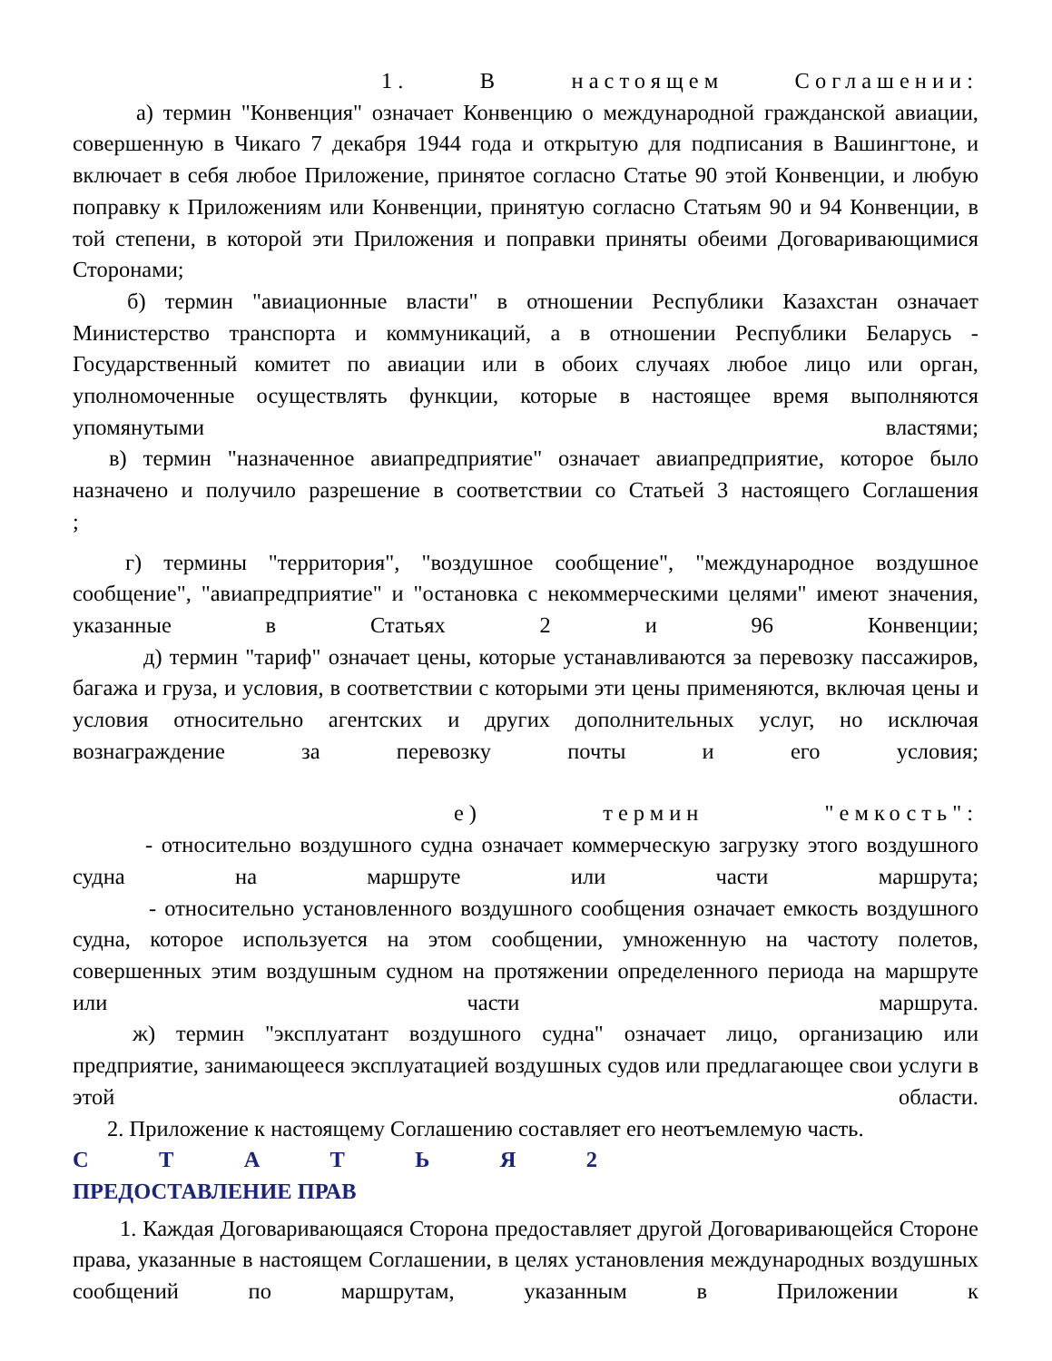1. В настоящем Соглашении:
а) термин "Конвенция" означает Конвенцию о международной гражданской авиации, совершенную в Чикаго 7 декабря 1944 года и открытую для подписания в Вашингтоне, и включает в себя любое Приложение, принятое согласно Статье 90 этой Конвенции, и любую поправку к Приложениям или Конвенции, принятую согласно Статьям 90 и 94 Конвенции, в той степени, в которой эти Приложения и поправки приняты обеими Договаривающимися Сторонами;
б) термин "авиационные власти" в отношении Республики Казахстан означает Министерство транспорта и коммуникаций, а в отношении Республики Беларусь - Государственный комитет по авиации или в обоих случаях любое лицо или орган, уполномоченные осуществлять функции, которые в настоящее время выполняются упомянутыми властями;
в) термин "назначенное авиапредприятие" означает авиапредприятие, которое было назначено и получило разрешение в соответствии со Статьей 3 настоящего Соглашения
;
г) термины "территория", "воздушное сообщение", "международное воздушное сообщение", "авиапредприятие" и "остановка с некоммерческими целями" имеют значения, указанные в Статьях 2 и 96 Конвенции;
д) термин "тариф" означает цены, которые устанавливаются за перевозку пассажиров, багажа и груза, и условия, в соответствии с которыми эти цены применяются, включая цены и условия относительно агентских и других дополнительных услуг, но исключая вознаграждение за перевозку почты и его условия;
е) термин "емкость":
- относительно воздушного судна означает коммерческую загрузку этого воздушного судна на маршруте или части маршрута;
- относительно установленного воздушного сообщения означает емкость воздушного судна, которое используется на этом сообщении, умноженную на частоту полетов, совершенных этим воздушным судном на протяжении определенного периода на маршруте или части маршрута.
ж) термин "эксплуатант воздушного судна" означает лицо, организацию или предприятие, занимающееся эксплуатацией воздушных судов или предлагающее свои услуги в этой области.
2. Приложение к настоящему Соглашению составляет его неотъемлемую часть.
С Т А Т Ь Я 2
ПРЕДОСТАВЛЕНИЕ ПРАВ
1. Каждая Договаривающаяся Сторона предоставляет другой Договаривающейся Стороне права, указанные в настоящем Соглашении, в целях установления международных воздушных сообщений по маршрутам, указанным в Приложении к